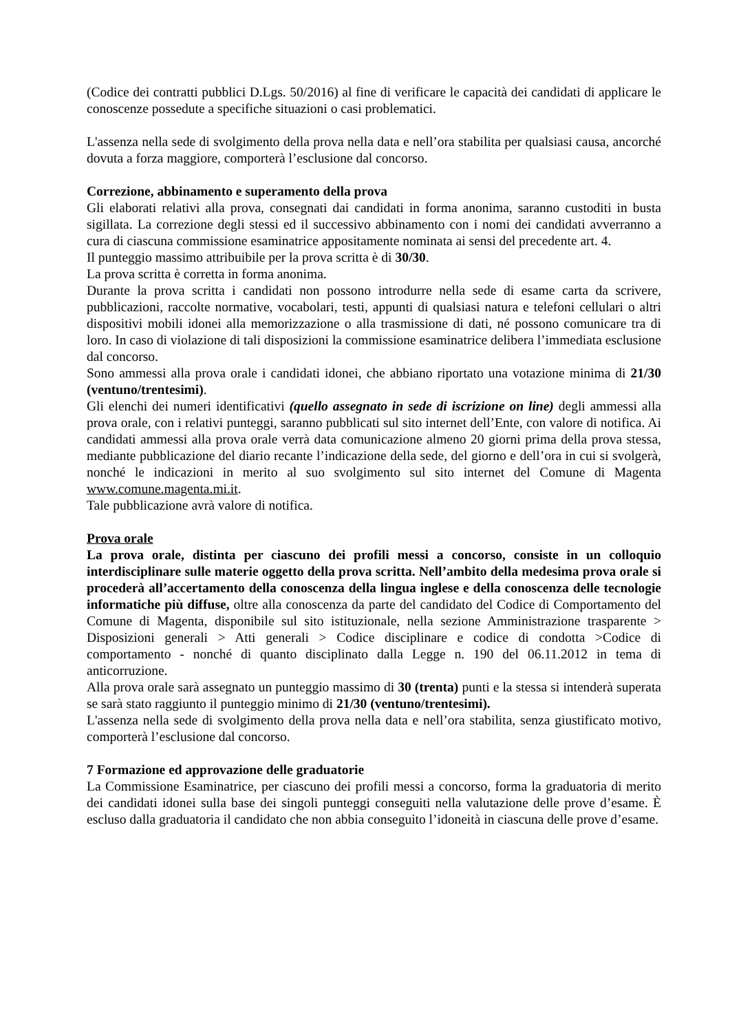(Codice dei contratti pubblici D.Lgs. 50/2016) al fine di verificare le capacità dei candidati di applicare le conoscenze possedute a specifiche situazioni o casi problematici.
L'assenza nella sede di svolgimento della prova nella data e nell’ora stabilita per qualsiasi causa, ancorché dovuta a forza maggiore, comporterà l’esclusione dal concorso.
Correzione, abbinamento e superamento della prova
Gli elaborati relativi alla prova, consegnati dai candidati in forma anonima, saranno custoditi in busta sigillata. La correzione degli stessi ed il successivo abbinamento con i nomi dei candidati avverranno a cura di ciascuna commissione esaminatrice appositamente nominata ai sensi del precedente art. 4.
Il punteggio massimo attribuibile per la prova scritta è di 30/30.
La prova scritta è corretta in forma anonima.
Durante la prova scritta i candidati non possono introdurre nella sede di esame carta da scrivere, pubblicazioni, raccolte normative, vocabolari, testi, appunti di qualsiasi natura e telefoni cellulari o altri dispositivi mobili idonei alla memorizzazione o alla trasmissione di dati, né possono comunicare tra di loro. In caso di violazione di tali disposizioni la commissione esaminatrice delibera l’immediata esclusione dal concorso.
Sono ammessi alla prova orale i candidati idonei, che abbiano riportato una votazione minima di 21/30 (ventuno/trentesimi).
Gli elenchi dei numeri identificativi (quello assegnato in sede di iscrizione on line) degli ammessi alla prova orale, con i relativi punteggi, saranno pubblicati sul sito internet dell’Ente, con valore di notifica. Ai candidati ammessi alla prova orale verrà data comunicazione almeno 20 giorni prima della prova stessa, mediante pubblicazione del diario recante l’indicazione della sede, del giorno e dell’ora in cui si svolgerà, nonché le indicazioni in merito al suo svolgimento sul sito internet del Comune di Magenta www.comune.magenta.mi.it.
Tale pubblicazione avrà valore di notifica.
Prova orale
La prova orale, distinta per ciascuno dei profili messi a concorso, consiste in un colloquio interdisciplinare sulle materie oggetto della prova scritta. Nell’ambito della medesima prova orale si procederà all’accertamento della conoscenza della lingua inglese e della conoscenza delle tecnologie informatiche più diffuse, oltre alla conoscenza da parte del candidato del Codice di Comportamento del Comune di Magenta, disponibile sul sito istituzionale, nella sezione Amministrazione trasparente > Disposizioni generali > Atti generali > Codice disciplinare e codice di condotta >Codice di comportamento - nonché di quanto disciplinato dalla Legge n. 190 del 06.11.2012 in tema di anticorruzione.
Alla prova orale sarà assegnato un punteggio massimo di 30 (trenta) punti e la stessa si intenderà superata se sarà stato raggiunto il punteggio minimo di 21/30 (ventuno/trentesimi).
L'assenza nella sede di svolgimento della prova nella data e nell’ora stabilita, senza giustificato motivo, comporterà l’esclusione dal concorso.
7 Formazione ed approvazione delle graduatorie
La Commissione Esaminatrice, per ciascuno dei profili messi a concorso, forma la graduatoria di merito dei candidati idonei sulla base dei singoli punteggi conseguiti nella valutazione delle prove d’esame. È escluso dalla graduatoria il candidato che non abbia conseguito l’idoneità in ciascuna delle prove d’esame.